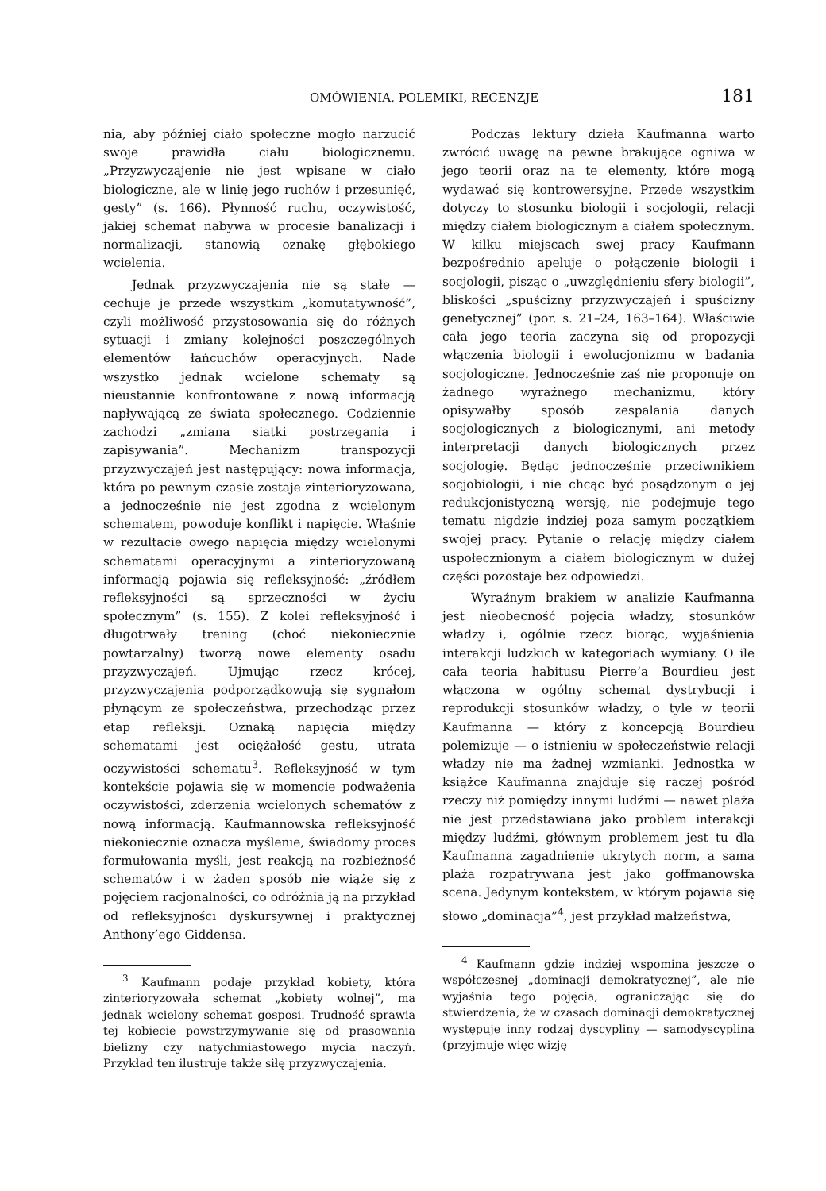OMÓWIENIA, POLEMIKI, RECENZJE 181
nia, aby później ciało społeczne mogło narzucić swoje prawidła ciału biologicznemu. „Przyzwyczajenie nie jest wpisane w ciało biologiczne, ale w linię jego ruchów i przesunięć, gesty” (s. 166). Płynność ruchu, oczywistość, jakiej schemat nabywa w procesie banalizacji i normalizacji, stanowią oznakę głębokiego wcielenia.
Jednak przyzwyczajenia nie są stałe — cechuje je przede wszystkim „komutatywność”, czyli możliwość przystosowania się do różnych sytuacji i zmiany kolejności poszczególnych elementów łańcuchów operacyjnych. Nade wszystko jednak wcielone schematy są nieustannie konfrontowane z nową informacją napływającą ze świata społecznego. Codziennie zachodzi „zmiana siatki postrzegania i zapisywania”. Mechanizm transpozycji przyzwyczajeń jest następujący: nowa informacja, która po pewnym czasie zostaje zinterioryzowana, a jednocześnie nie jest zgodna z wcielonym schematem, powoduje konflikt i napięcie. Właśnie w rezultacie owego napięcia między wcielonymi schematami operacyjnymi a zinterioryzowaną informacją pojawia się refleksyjność: „źródłem refleksyjności są sprzeczności w życiu społecznym” (s. 155). Z kolei refleksyjność i długotrwały trening (choć niekoniecznie powtarzalny) tworzą nowe elementy osadu przyzwyczajeń. Ujmując rzecz krócej, przyzwyczajenia podporządkowują się sygnałom płynącym ze społeczeństwa, przechodząc przez etap refleksji. Oznaką napięcia między schematami jest ociężałość gestu, utrata oczywistości schematu<sup>3</sup>. Refleksyjność w tym kontekście pojawia się w momencie podważenia oczywistości, zderzenia wcielonych schematów z nową informacją. Kaufmannowska refleksyjność niekoniecznie oznacza myślenie, świadomy proces formułowania myśli, jest reakcją na rozbieżność schematów i w żaden sposób nie wiąże się z pojęciem racjonalności, co odróżnia ją na przykład od refleksyjności dyskursywnej i praktycznej Anthony’ego Giddensa.
<sup>3</sup> Kaufmann podaje przykład kobiety, która zinterioryzowała schemat „kobiety wolnej”, ma jednak wcielony schemat gosposi. Trudność sprawia tej kobiecie powstrzymywanie się od prasowania bielizny czy natychmiastowego mycia naczyń. Przykład ten ilustruje także siłę przyzwyczajenia.
Podczas lektury dzieła Kaufmanna warto zwrócić uwagę na pewne brakujące ogniwa w jego teorii oraz na te elementy, które mogą wydawać się kontrowersyjne. Przede wszystkim dotyczy to stosunku biologii i socjologii, relacji między ciałem biologicznym a ciałem społecznym. W kilku miejscach swej pracy Kaufmann bezpośrednio apeluje o połączenie biologii i socjologii, pisząc o „uwzględnieniu sfery biologii”, bliskości „spuścizny przyzwyczajeń i spuścizny genetycznej” (por. s. 21–24, 163–164). Właściwie cała jego teoria zaczyna się od propozycji włączenia biologii i ewolucjonizmu w badania socjologiczne. Jednocześnie zaś nie proponuje on żadnego wyraźnego mechanizmu, który opisywałby sposób zespalania danych socjologicznych z biologicznymi, ani metody interpretacji danych biologicznych przez socjologię. Będąc jednocześnie przeciwnikiem socjobiologii, i nie chcąc być posądzonym o jej redukcjonistyczną wersję, nie podejmuje tego tematu nigdzie indziej poza samym początkiem swojej pracy. Pytanie o relację między ciałem uspołecznionym a ciałem biologicznym w dużej części pozostaje bez odpowiedzi.
Wyraźnym brakiem w analizie Kaufmanna jest nieobecność pojęcia władzy, stosunków władzy i, ogólnie rzecz biorąc, wyjaśnienia interakcji ludzkich w kategoriach wymiany. O ile cała teoria habitusu Pierre’a Bourdieu jest włączona w ogólny schemat dystrybucji i reprodukcji stosunków władzy, o tyle w teorii Kaufmanna — który z koncepcją Bourdieu polemizuje — o istnieniu w społeczeństwie relacji władzy nie ma żadnej wzmianki. Jednostka w książce Kaufmanna znajduje się raczej pośród rzeczy niż pomiędzy innymi ludźmi — nawet plaża nie jest przedstawiana jako problem interakcji między ludźmi, głównym problemem jest tu dla Kaufmanna zagadnienie ukrytych norm, a sama plaża rozpatrywana jest jako goffmanowska scena. Jedynym kontekstem, w którym pojawia się słowo „dominacja”<sup>4</sup>, jest przykład małżeństwa,
<sup>4</sup> Kaufmann gdzie indziej wspomina jeszcze o współczesnej „dominacji demokratycznej”, ale nie wyjaśnia tego pojęcia, ograniczając się do stwierdzenia, że w czasach dominacji demokratycznej występuje inny rodzaj dyscypliny — samodyscyplina (przyjmuje więc wizję